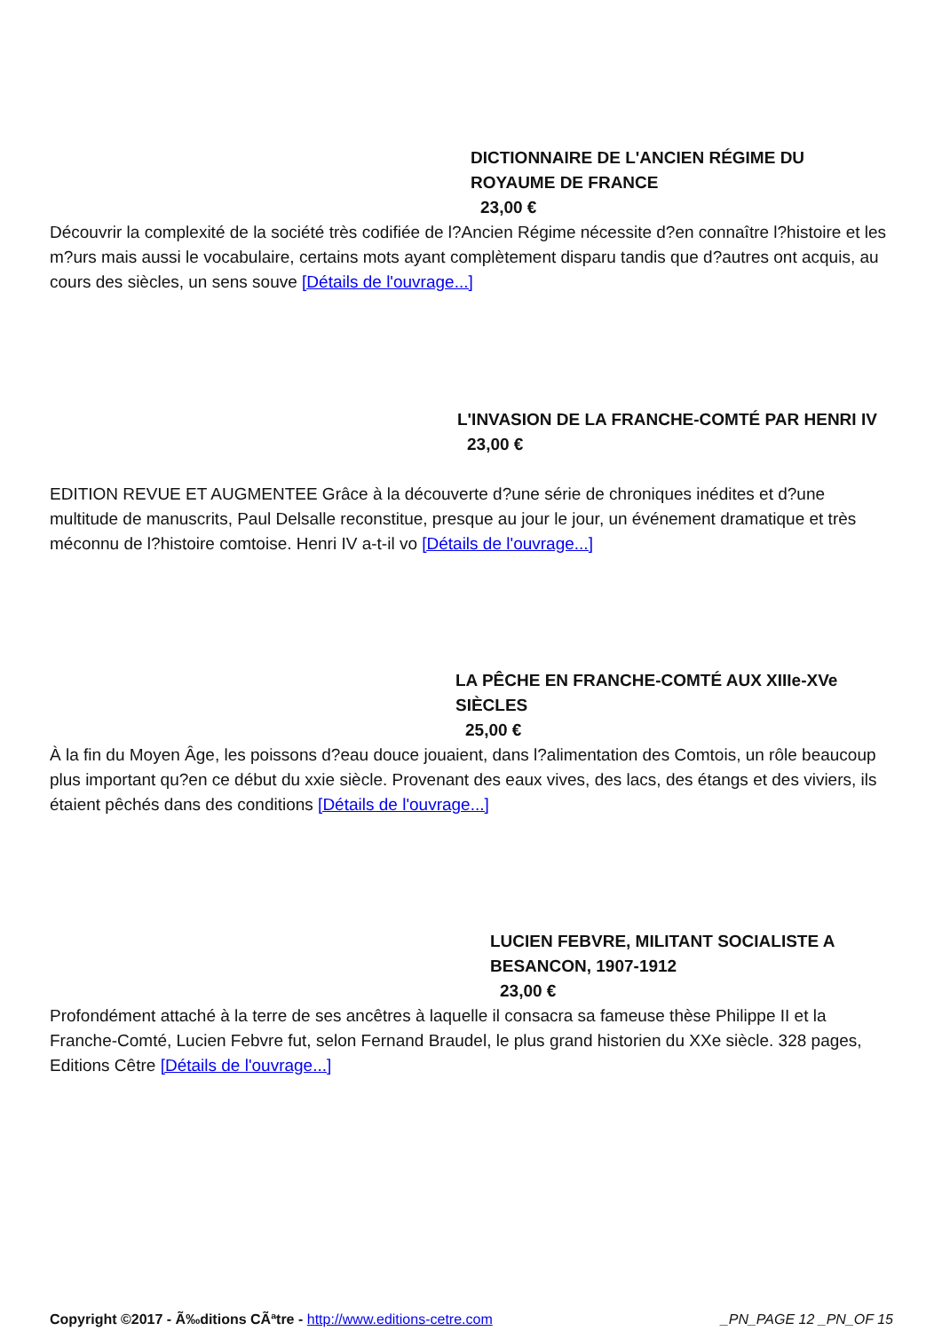DICTIONNAIRE DE L'ANCIEN RÉGIME DU
ROYAUME DE FRANCE
23,00 €
Découvrir la complexité de la société très codifiée de l?Ancien Régime nécessite d?en connaître l?histoire et les m?urs mais aussi le vocabulaire, certains mots ayant complètement disparu tandis que d?autres ont acquis, au cours des siècles, un sens souve [Détails de l'ouvrage...]
L'INVASION DE LA FRANCHE-COMTÉ PAR HENRI IV
23,00 €
EDITION REVUE ET AUGMENTEE Grâce à la découverte d?une série de chroniques inédites et d?une multitude de manuscrits, Paul Delsalle reconstitue, presque au jour le jour, un événement dramatique et très méconnu de l?histoire comtoise. Henri IV a-t-il vo [Détails de l'ouvrage...]
LA PÊCHE EN FRANCHE-COMTÉ AUX XIIIe-XVe
SIÈCLES
25,00 €
À la fin du Moyen Âge, les poissons d?eau douce jouaient, dans l?alimentation des Comtois, un rôle beaucoup plus important qu?en ce début du xxie siècle. Provenant des eaux vives, des lacs, des étangs et des viviers, ils étaient pêchés dans des conditions [Détails de l'ouvrage...]
LUCIEN FEBVRE, MILITANT SOCIALISTE A
BESANCON, 1907-1912
23,00 €
Profondément attaché à la terre de ses ancêtres à laquelle il consacra sa fameuse thèse Philippe II et la Franche-Comté, Lucien Febvre fut, selon Fernand Braudel, le plus grand historien du XXe siècle. 328 pages, Editions Cêtre [Détails de l'ouvrage...]
Copyright ©2017 - Ã‰ditions CÃªtre - http://www.editions-cetre.com _PN_PAGE 12 _PN_OF 15